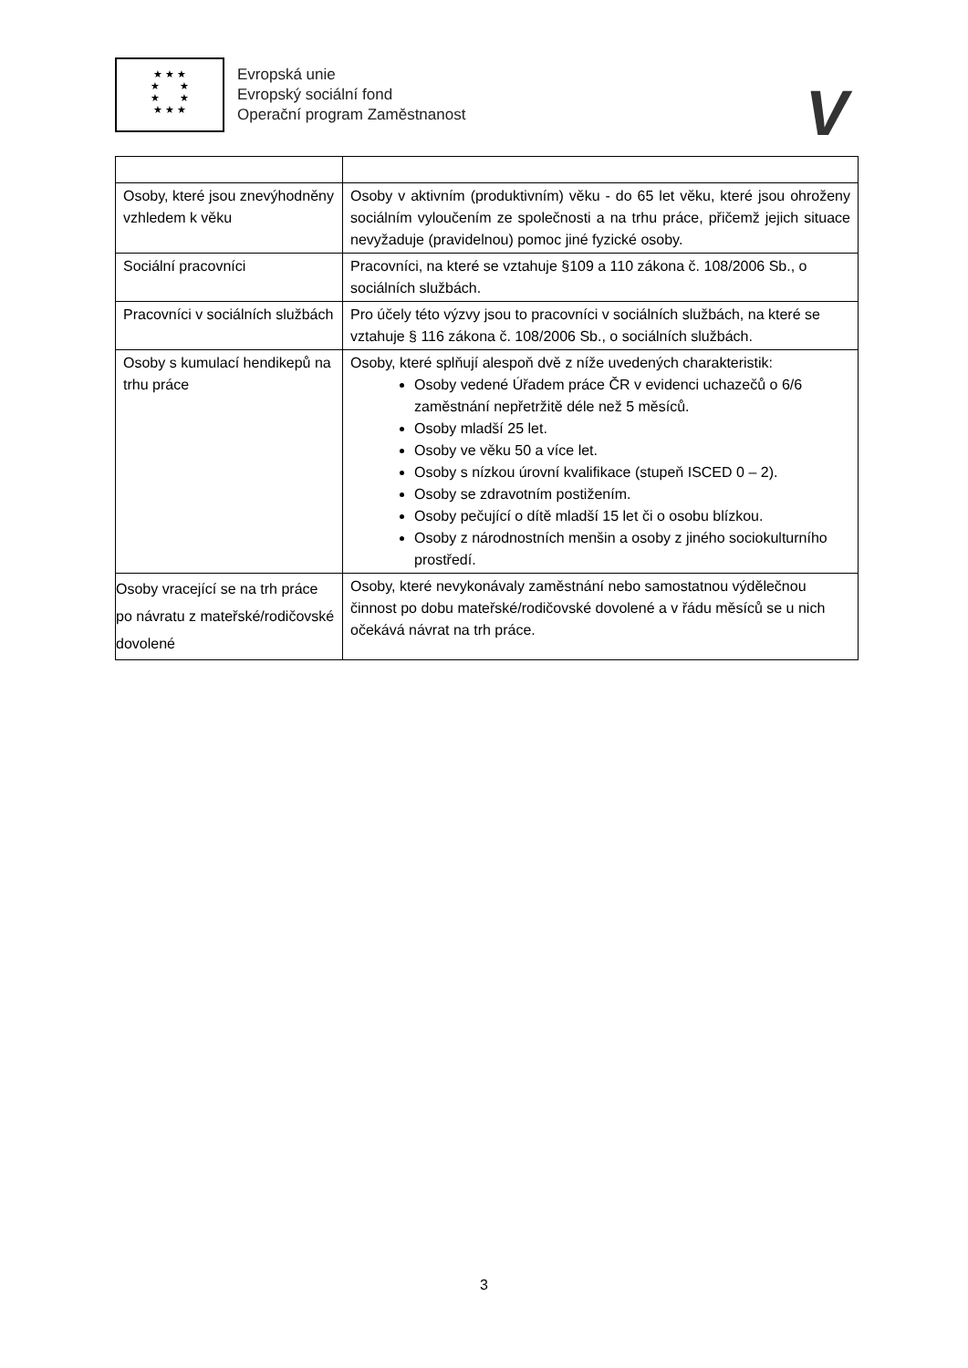★ ★ ★
★ ★
★ ★
★ ★ ★
Evropská unie
Evropský sociální fond
Operační program Zaměstnanost
V
| Osoby, které jsou znevýhodněny vzhledem k věku | Osoby v aktivním (produktivním) věku - do 65 let věku, které jsou ohroženy sociálním vyloučením ze společnosti a na trhu práce, přičemž jejich situace nevyžaduje (pravidelnou) pomoc jiné fyzické osoby. |
| Sociální pracovníci | Pracovníci, na které se vztahuje §109 a 110 zákona č. 108/2006 Sb., o sociálních službách. |
| Pracovníci v sociálních službách | Pro účely této výzvy jsou to pracovníci v sociálních službách, na které se vztahuje § 116 zákona č. 108/2006 Sb., o sociálních službách. |
| Osoby s kumulací hendikepů na trhu práce | Osoby, které splňují alespoň dvě z níže uvedených charakteristik: Osoby vedené Úřadem práce ČR v evidenci uchazečů o 6/6 zaměstnání nepřetržitě déle než 5 měsíců. Osoby mladší 25 let. Osoby ve věku 50 a více let. Osoby s nízkou úrovní kvalifikace (stupeň ISCED 0 – 2). Osoby se zdravotním postižením. Osoby pečující o dítě mladší 15 let či o osobu blízkou. Osoby z národnostních menšin a osoby z jiného sociokulturního prostředí. |
| Osoby vracející se na trh práce po návratu z mateřské/rodičovské dovolené | Osoby, které nevykonávaly zaměstnání nebo samostatnou výdělečnou činnost po dobu mateřské/rodičovské dovolené a v řádu měsíců se u nich očekává návrat na trh práce. |
3